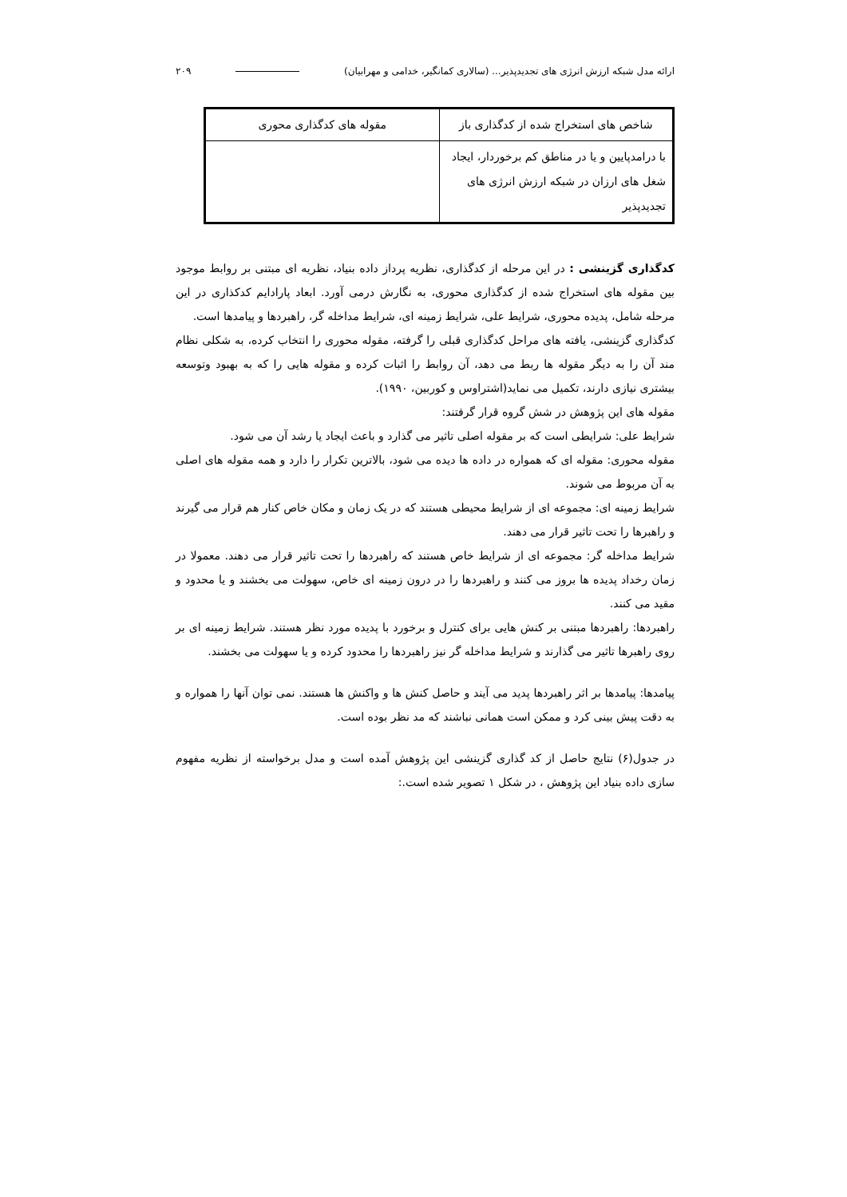ارائه مدل شبکه ارزش انرژی های تجدیدپذیر... (سالاری کمانگیر، خدامی و مهرابیان) ۲۰۹
| شاخص های استخراج شده از کدگذاری باز | مقوله های کدگذاری محوری |
| --- | --- |
| با درامدپایین و یا در مناطق کم برخوردار، ایجاد شغل های ارزان در شبکه ارزش انرژی های تجدیدپذیر | |
کدگذاری گزینشی : در این مرحله از کدگذاری، نظریه پرداز داده بنیاد، نظریه ای مبتنی بر روابط موجود بین مقوله های استخراج شده از کدگذاری محوری، به نگارش درمی آورد. ابعاد پارادایم کدکذاری در این مرحله شامل، پدیده محوری، شرایط علی، شرایط زمینه ای، شرایط مداخله گر، راهبردها و پیامدها است.
کدگذاری گزینشی، یافته های مراحل کدگذاری قبلی را گرفته، مقوله محوری را انتخاب کرده، به شکلی نظام مند آن را به دیگر مقوله ها ربط می دهد، آن روابط را اثبات کرده و مقوله هایی را که به بهبود وتوسعه بیشتری نیازی دارند، تکمیل می نماید(اشتراوس و کوربین، ۱۹۹۰).
مقوله های این پژوهش در شش گروه قرار گرفتند:
شرایط علی: شرایطی است که بر مقوله اصلی تاثیر می گذارد و باعث ایجاد یا رشد آن می شود.
مقوله محوری: مقوله ای که همواره در داده ها دیده می شود، بالاترین تکرار را دارد و همه مقوله های اصلی به آن مربوط می شوند.
شرایط زمینه ای: مجموعه ای از شرایط محیطی هستند که در یک زمان و مکان خاص کنار هم قرار می گیرند و راهبرها را تحت تاثیر قرار می دهند.
شرایط مداخله گر: مجموعه ای از شرایط خاص هستند که راهبردها را تحت تاثیر قرار می دهند. معمولا در زمان رخداد پدیده ها بروز می کنند و راهبردها را در درون زمینه ای خاص، سهولت می بخشند و یا محدود و مقید می کنند.
راهبردها: راهبردها مبتنی بر کنش هایی برای کنترل و برخورد با پدیده مورد نظر هستند. شرایط زمینه ای بر روی راهبرها تاثیر می گذارند و شرایط مداخله گر نیز راهبردها را محدود کرده و یا سهولت می بخشند.
پیامدها: پیامدها بر اثر راهبردها پدید می آیند و حاصل کنش ها و واکنش ها هستند. نمی توان آنها را همواره و به دقت پیش بینی کرد و ممکن است همانی نباشند که مد نظر بوده است.
در جدول(۶) نتایج حاصل از کد گذاری گزینشی این پژوهش آمده است و مدل برخواسته از نظریه مفهوم سازی داده بنیاد این پژوهش ، در شکل ۱ تصویر شده است.: